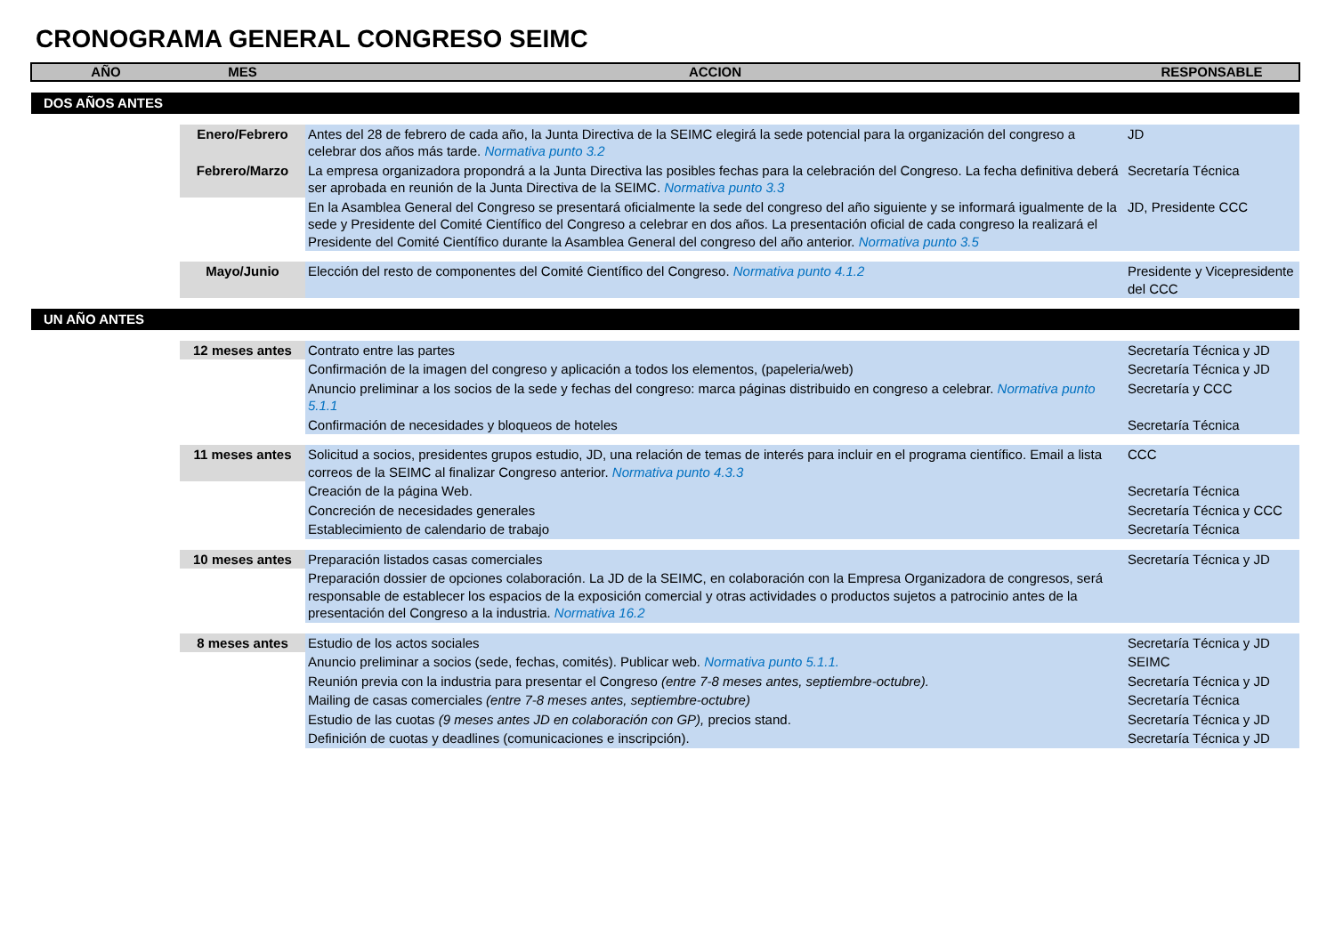CRONOGRAMA GENERAL CONGRESO SEIMC
| AÑO | MES | ACCION | RESPONSABLE |
| --- | --- | --- | --- |
| DOS AÑOS ANTES | | | |
| | Enero/Febrero | Antes del 28 de febrero de cada año, la Junta Directiva de la SEIMC elegirá la sede potencial para la organización del congreso a celebrar dos años más tarde. Normativa punto 3.2 | JD |
| | Febrero/Marzo | La empresa organizadora propondrá a la Junta Directiva las posibles fechas para la celebración del Congreso. La fecha definitiva deberá ser aprobada en reunión de la Junta Directiva de la SEIMC. Normativa punto 3.3 | Secretaría Técnica |
| | | En la Asamblea General del Congreso se presentará oficialmente la sede del congreso del año siguiente y se informará igualmente de la sede y Presidente del Comité Científico del Congreso a celebrar en dos años. La presentación oficial de cada congreso la realizará el Presidente del Comité Científico durante la Asamblea General del congreso del año anterior. Normativa punto 3.5 | JD, Presidente CCC |
| | Mayo/Junio | Elección del resto de componentes del Comité Científico del Congreso. Normativa punto 4.1.2 | Presidente y Vicepresidente del CCC |
| UN AÑO ANTES | | | |
| | 12 meses antes | Contrato entre las partes | Secretaría Técnica y JD |
| | | Confirmación de la imagen del congreso y aplicación a todos los elementos, (papeleria/web) | Secretaría Técnica y JD |
| | | Anuncio preliminar a los socios de la sede y fechas del congreso: marca páginas distribuido en congreso a celebrar. Normativa punto 5.1.1 | Secretaría y CCC |
| | | Confirmación de necesidades y bloqueos de hoteles | Secretaría Técnica |
| | 11 meses antes | Solicitud a socios, presidentes grupos estudio, JD, una relación de temas de interés para incluir en el programa científico. Email a lista correos de la SEIMC al finalizar Congreso anterior. Normativa punto 4.3.3 | CCC |
| | | Creación de la página Web. | Secretaría Técnica |
| | | Concreción de necesidades generales | Secretaría Técnica y CCC |
| | | Establecimiento de calendario de trabajo | Secretaría Técnica |
| | 10 meses antes | Preparación listados casas comerciales | Secretaría Técnica y JD |
| | | Preparación dossier de opciones colaboración. La JD de la SEIMC, en colaboración con la Empresa Organizadora de congresos, será responsable de establecer los espacios de la exposición comercial y otras actividades o productos sujetos a patrocinio antes de la presentación del Congreso a la industria. Normativa 16.2 | |
| | 8 meses antes | Estudio de los actos sociales | Secretaría Técnica y JD |
| | | Anuncio preliminar a socios (sede, fechas, comités). Publicar web. Normativa punto 5.1.1. | SEIMC |
| | | Reunión previa con la industria para presentar el Congreso (entre 7-8 meses antes, septiembre-octubre). | Secretaría Técnica y JD |
| | | Mailing de casas comerciales (entre 7-8 meses antes, septiembre-octubre) | Secretaría Técnica |
| | | Estudio de las cuotas (9 meses antes JD en colaboración con GP), precios stand. | Secretaría Técnica y JD |
| | | Definición de cuotas y deadlines (comunicaciones e inscripción). | Secretaría Técnica y JD |